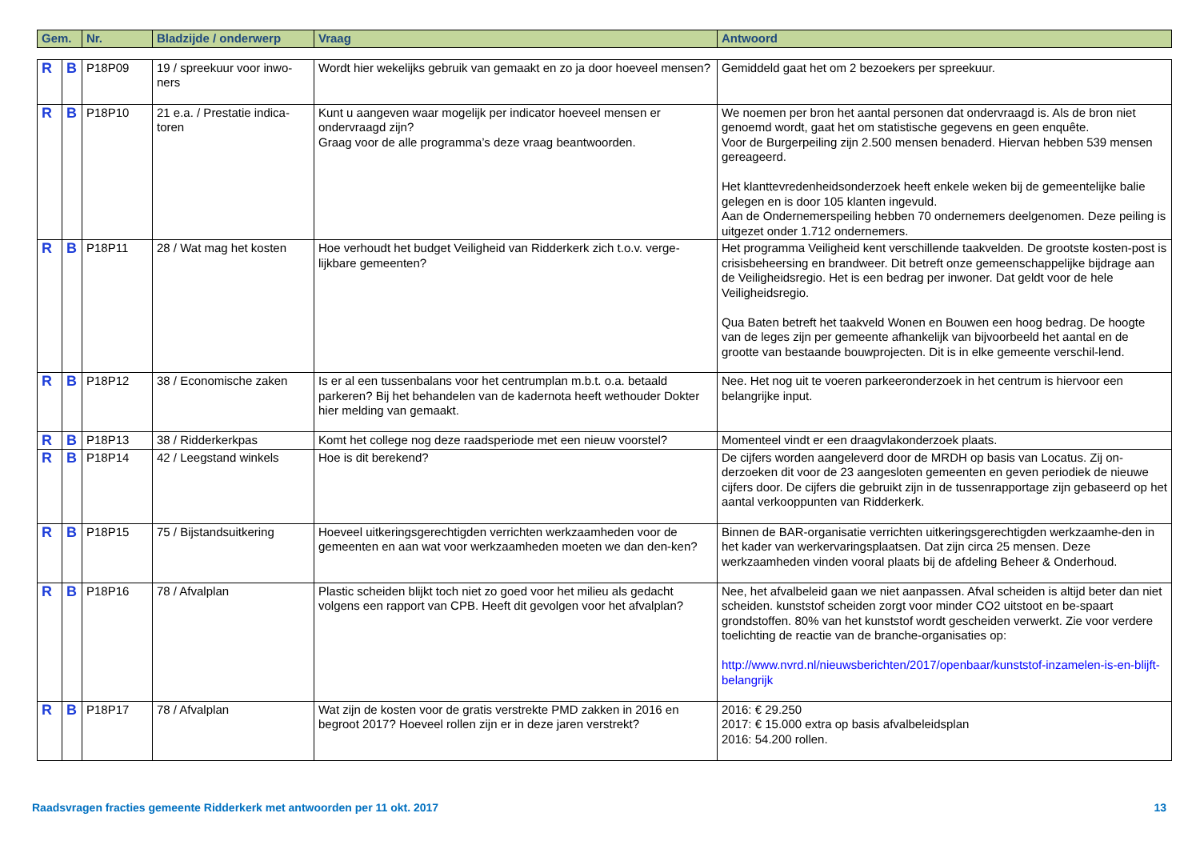| Gem. | Nr. | Bladzijde / onderwerp | Vraag | Antwoord |
| --- | --- | --- | --- | --- |
| R | B | P18P09 | 19 / spreekuur voor inwo-ners | Wordt hier wekelijks gebruik van gemaakt en zo ja door hoeveel mensen? | Gemiddeld gaat het om 2 bezoekers per spreekuur. |
| R | B | P18P10 | 21 e.a. / Prestatie indica-toren | Kunt u aangeven waar mogelijk per indicator hoeveel mensen er ondervraagd zijn? Graag voor de alle programma’s deze vraag beantwoorden. | We noemen per bron het aantal personen dat ondervraagd is. Als de bron niet genoemd wordt, gaat het om statistische gegevens en geen enquête. Voor de Burgerpeiling zijn 2.500 mensen benaderd. Hiervan hebben 539 mensen gereageerd. Het klanttevredenheidsonderzoek heeft enkele weken bij de gemeentelijke balie gelegen en is door 105 klanten ingevuld. Aan de Ondernemerspeiling hebben 70 ondernemers deelgenomen. Deze peiling is uitgezet onder 1.712 ondernemers. |
| R | B | P18P11 | 28 / Wat mag het kosten | Hoe verhoudt het budget Veiligheid van Ridderkerk zich t.o.v. verge-lijkbare gemeenten? | Het programma Veiligheid kent verschillende taakvelden. De grootste kosten-post is crisisbeheersing en brandweer. Dit betreft onze gemeenschappelijke bijdrage aan de Veiligheidsregio. Het is een bedrag per inwoner. Dat geldt voor de hele Veiligheidsregio. Qua Baten betreft het taakveld Wonen en Bouwen een hoog bedrag. De hoogte van de leges zijn per gemeente afhankelijk van bijvoorbeeld het aantal en de grootte van bestaande bouwprojecten. Dit is in elke gemeente verschil-lend. |
| R | B | P18P12 | 38 / Economische zaken | Is er al een tussenbalans voor het centrumplan m.b.t. o.a. betaald parkeren? Bij het behandelen van de kadernota heeft wethouder Dokter hier melding van gemaakt. | Nee. Het nog uit te voeren parkeeronderzoek in het centrum is hiervoor een belangrijke input. |
| R | B | P18P13 | 38 / Ridderkerkpas | Komt het college nog deze raadsperiode met een nieuw voorstel? | Momenteel vindt er een draagvlakonderzoek plaats. |
| R | B | P18P14 | 42 / Leegstand winkels | Hoe is dit berekend? | De cijfers worden aangeleverd door de MRDH op basis van Locatus. Zij on-derzoeken dit voor de 23 aangesloten gemeenten en geven periodiek de nieuwe cijfers door. De cijfers die gebruikt zijn in de tussenrapportage zijn gebaseerd op het aantal verkooppunten van Ridderkerk. |
| R | B | P18P15 | 75 / Bijstandsuitkering | Hoeveel uitkeringsgerechtigden verrichten werkzaamheden voor de gemeenten en aan wat voor werkzaamheden moeten we dan den-ken? | Binnen de BAR-organisatie verrichten uitkeringsgerechtigden werkzaamhe-den in het kader van werkervaringsplaatsen. Dat zijn circa 25 mensen. Deze werkzaamheden vinden vooral plaats bij de afdeling Beheer & Onderhoud. |
| R | B | P18P16 | 78 / Afvalplan | Plastic scheiden blijkt toch niet zo goed voor het milieu als gedacht volgens een rapport van CPB. Heeft dit gevolgen voor het afvalplan? | Nee, het afvalbeleid gaan we niet aanpassen. Afval scheiden is altijd beter dan niet scheiden. kunststof scheiden zorgt voor minder CO2 uitstoot en be-spaart grondstoffen. 80% van het kunststof wordt gescheiden verwerkt. Zie voor verdere toelichting de reactie van de branche-organisaties op: http://www.nvrd.nl/nieuwsberichten/2017/openbaar/kunststof-inzamelen-is-en-blijft-belangrijk |
| R | B | P18P17 | 78 / Afvalplan | Wat zijn de kosten voor de gratis verstrekte PMD zakken in 2016 en begroot 2017? Hoeveel rollen zijn er in deze jaren verstrekt? | 2016: € 29.250 2017: € 15.000 extra op basis afvalbeleidsplan 2016: 54.200 rollen. |
Raadsvragen fracties gemeente Ridderkerk met antwoorden per 11 okt. 2017 13